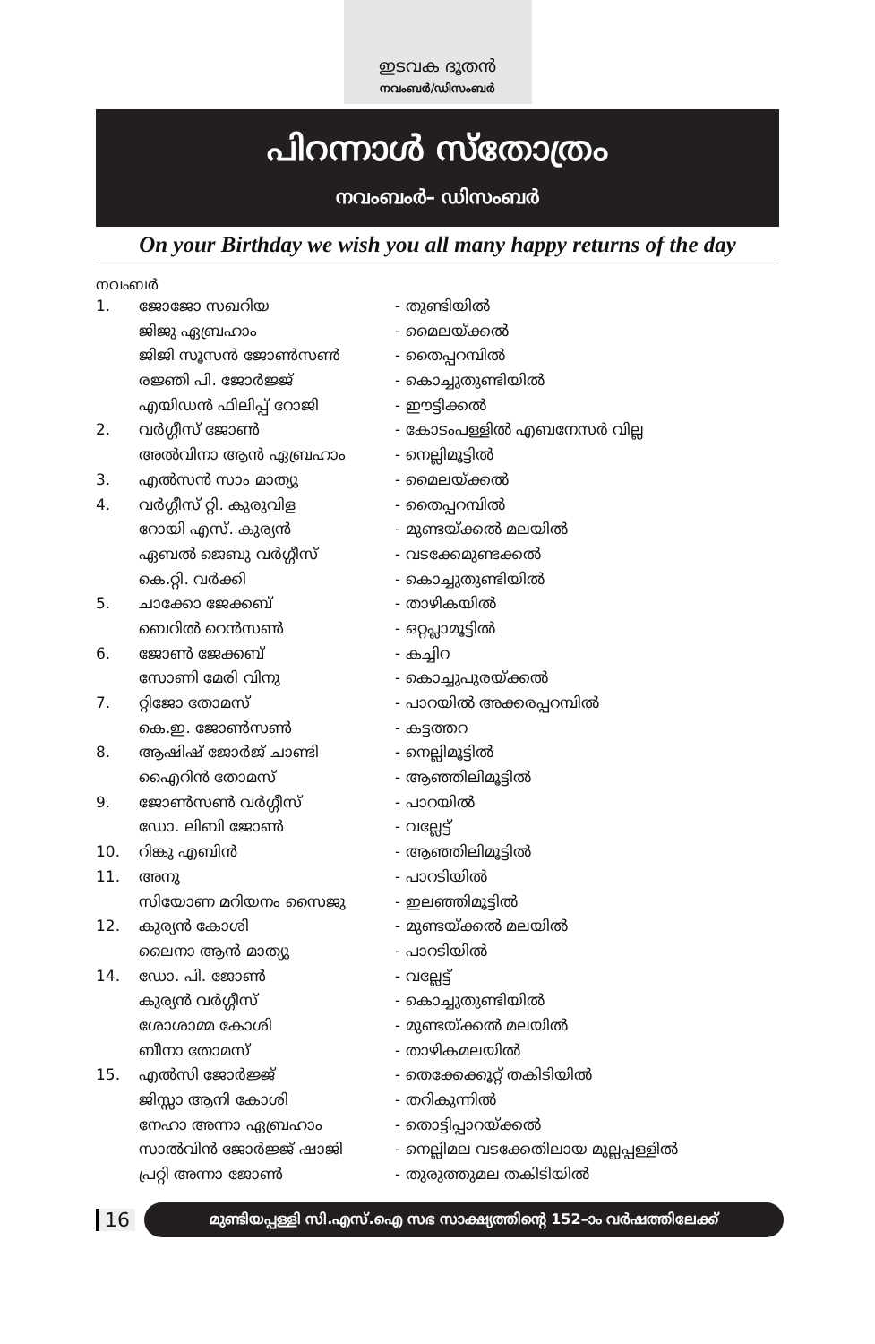ഇടവക ദൂതൻ
നവംബർ/ഡിസംബർ
പിറന്നാൾ സ്തോത്രം
നവംബംർ– ഡിസംബർ
On your Birthday we wish you all many happy returns of the day
നവംബർ
| 1. | ജോജോ സഖറിയ | - തുണ്ടിയിൽ |
| | ജിജു ഏബ്രഹാം | - മൈലയ്ക്കൽ |
| | ജിജി സൂസൻ ജോൺസൺ | - തൈപ്പറമ്പിൽ |
| | രജ്ഞി പി. ജോർജ്ജ് | - കൊച്ചുതുണ്ടിയിൽ |
| | എയിഡൻ ഫിലിപ്പ് റോജി | - ഈട്ടിക്കൽ |
| 2. | വർഗ്ഗീസ് ജോൺ | - കോടംപള്ളിൽ എബനേസർ വില്ല |
| | അൽവിനാ ആൻ ഏബ്രഹാം | - നെല്ലിമൂട്ടിൽ |
| 3. | എൽസൻ സാം മാത്യു | - മൈലയ്ക്കൽ |
| 4. | വർഗ്ഗീസ് റ്റി. കുരുവിള | - തൈപ്പറമ്പിൽ |
| | റോയി എസ്. കുര്യൻ | - മുണ്ടയ്ക്കൽ മലയിൽ |
| | ഏബൽ ജെബു വർഗ്ഗീസ് | - വടക്കേമുണ്ടക്കൽ |
| | കെ.റ്റി. വർക്കി | - കൊച്ചുതുണ്ടിയിൽ |
| 5. | ചാക്കോ ജേക്കബ് | - താഴികയിൽ |
| | ബെറിൽ റെൻസൺ | - ഒറ്റപ്ലാമൂട്ടിൽ |
| 6. | ജോൺ ജേക്കബ് | - കച്ചിറ |
| | സോണി മേരി വിനു | - കൊച്ചുപുരയ്ക്കൽ |
| 7. | റ്റിജോ തോമസ് | - പാറയിൽ അക്കരപ്പറമ്പിൽ |
| | കെ.ഇ. ജോൺസൺ | - കട്ടത്തറ |
| 8. | ആഷിഷ് ജോർജ് ചാണ്ടി | - നെല്ലിമൂട്ടിൽ |
| | ഐെറിൻ തോമസ് | - ആഞ്ഞിലിമൂട്ടിൽ |
| 9. | ജോൺസൺ വർഗ്ഗീസ് | - പാറയിൽ |
| | ഡോ. ലിബി ജോൺ | - വല്ലേട്ട് |
| 10. | റിങ്കു എബിൻ | - ആഞ്ഞിലിമൂട്ടിൽ |
| 11. | അനു | - പാറടിയിൽ |
| | സിയോണ മറിയനം സൈജു | - ഇലഞ്ഞിമൂട്ടിൽ |
| 12. | കുര്യൻ കോശി | - മുണ്ടയ്ക്കൽ മലയിൽ |
| | ലൈനാ ആൻ മാത്യു | - പാറടിയിൽ |
| 14. | ഡോ. പി. ജോൺ | - വല്ലേട്ട് |
| | കുര്യൻ വർഗ്ഗീസ് | - കൊച്ചുതുണ്ടിയിൽ |
| | ശോശാമ്മ കോശി | - മുണ്ടയ്ക്കൽ മലയിൽ |
| | ബീനാ തോമസ് | - താഴികമലയിൽ |
| 15. | എൽസി ജോർജ്ജ് | - തെക്കേക്കൂറ്റ് തകിടിയിൽ |
| | ജിസ്സാ ആനി കോശി | - തറികുന്നിൽ |
| | നേഹാ അന്നാ ഏബ്രഹാം | - തൊട്ടിപ്പാറയ്ക്കൽ |
| | സാൽവിൻ ജോർജ്ജ് ഷാജി | - നെല്ലിമല വടക്കേതിലായ മുല്ലപ്പള്ളിൽ |
| | പ്രറ്റി അന്നാ ജോൺ | - തുരുത്തുമല തകിടിയിൽ |
16
മുണ്ടിയപ്പള്ളി സി.എസ്.ഐ സഭ സാക്ഷ്യത്തിന്റെ 152–ാം വർഷത്തിലേക്ക്